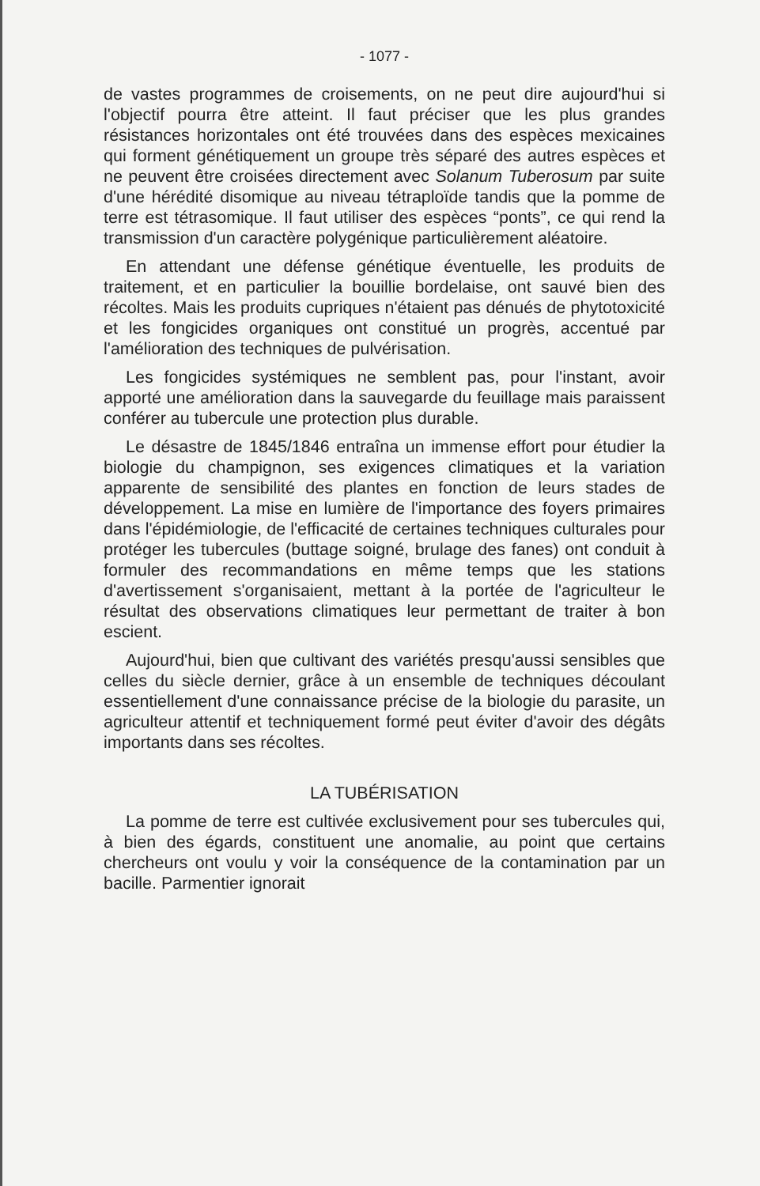- 1077 -
de vastes programmes de croisements, on ne peut dire aujourd'hui si l'objectif pourra être atteint. Il faut préciser que les plus grandes résistances horizontales ont été trouvées dans des espèces mexicaines qui forment génétiquement un groupe très séparé des autres espèces et ne peuvent être croisées directement avec Solanum Tuberosum par suite d'une hérédité disomique au niveau tétraploïde tandis que la pomme de terre est tétrasomique. Il faut utiliser des espèces “ponts”, ce qui rend la transmission d'un caractère polygénique particulièrement aléatoire.
En attendant une défense génétique éventuelle, les produits de traitement, et en particulier la bouillie bordelaise, ont sauvé bien des récoltes. Mais les produits cupriques n'étaient pas dénués de phytotoxicité et les fongicides organiques ont constitué un progrès, accentué par l'amélioration des techniques de pulvérisation.
Les fongicides systémiques ne semblent pas, pour l'instant, avoir apporté une amélioration dans la sauvegarde du feuillage mais paraissent conférer au tubercule une protection plus durable.
Le désastre de 1845/1846 entraîna un immense effort pour étudier la biologie du champignon, ses exigences climatiques et la variation apparente de sensibilité des plantes en fonction de leurs stades de développement. La mise en lumière de l'importance des foyers primaires dans l'épidémiologie, de l'efficacité de certaines techniques culturales pour protéger les tubercules (buttage soigné, brulage des fanes) ont conduit à formuler des recommandations en même temps que les stations d'avertissement s'organisaient, mettant à la portée de l'agriculteur le résultat des observations climatiques leur permettant de traiter à bon escient.
Aujourd'hui, bien que cultivant des variétés presqu'aussi sensibles que celles du siècle dernier, grâce à un ensemble de techniques découlant essentiellement d'une connaissance précise de la biologie du parasite, un agriculteur attentif et techniquement formé peut éviter d'avoir des dégâts importants dans ses récoltes.
LA TUBÉRISATION
La pomme de terre est cultivée exclusivement pour ses tubercules qui, à bien des égards, constituent une anomalie, au point que certains chercheurs ont voulu y voir la conséquence de la contamination par un bacille. Parmentier ignorait